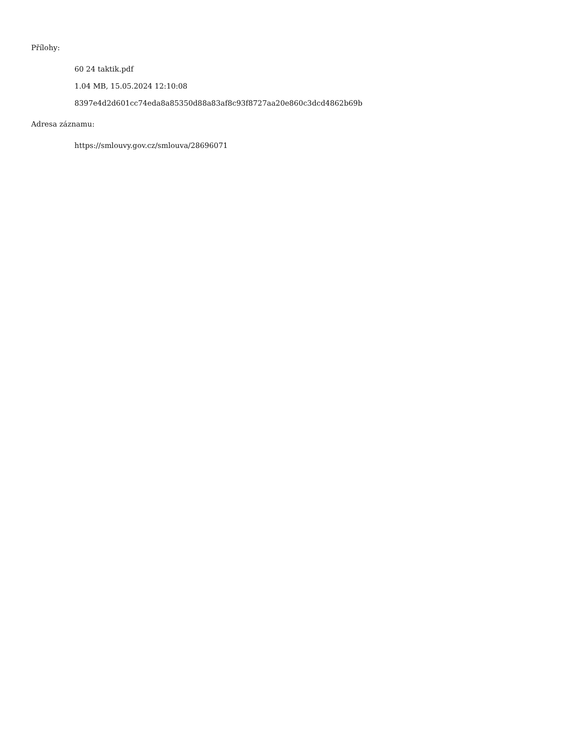Přílohy:
60 24 taktik.pdf
1.04 MB, 15.05.2024 12:10:08
8397e4d2d601cc74eda8a85350d88a83af8c93f8727aa20e860c3dcd4862b69b
Adresa záznamu:
https://smlouvy.gov.cz/smlouva/28696071